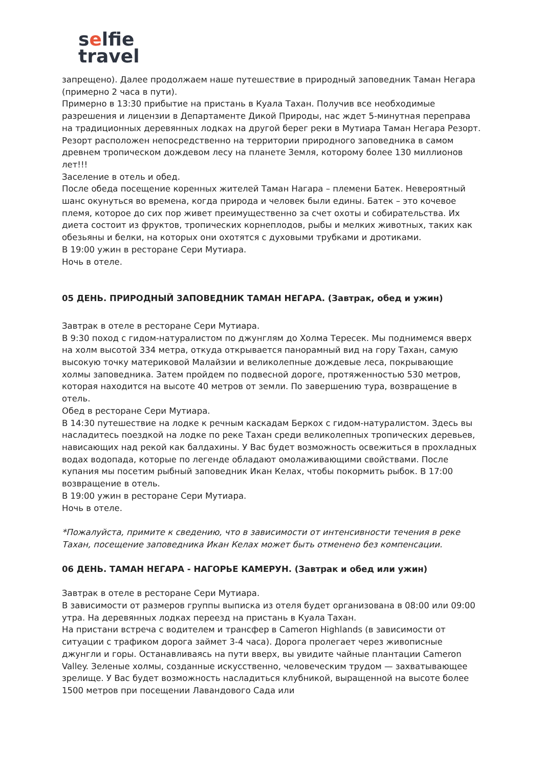selfie
travel
запрещено). Далее продолжаем наше путешествие в природный заповедник Таман Негара (примерно 2 часа в пути).
Примерно в 13:30 прибытие на пристань в Куала Тахан. Получив все необходимые разрешения и лицензии в Департаменте Дикой Природы, нас ждет 5-минутная переправа на традиционных деревянных лодках на другой берег реки в Мутиара Таман Негара Резорт. Резорт расположен непосредственно на территории природного заповедника в самом древнем тропическом дождевом лесу на планете Земля, которому более 130 миллионов лет!!!
Заселение в отель и обед.
После обеда посещение коренных жителей Таман Нагара – племени Батек. Невероятный шанс окунуться во времена, когда природа и человек были едины. Батек – это кочевое племя, которое до сих пор живет преимущественно за счет охоты и собирательства. Их диета состоит из фруктов, тропических корнеплодов, рыбы и мелких животных, таких как обезьяны и белки, на которых они охотятся с духовыми трубками и дротиками.
В 19:00 ужин в ресторане Сери Мутиара.
Ночь в отеле.
05 ДЕНЬ. ПРИРОДНЫЙ ЗАПОВЕДНИК ТАМАН НЕГАРА. (Завтрак, обед и ужин)
Завтрак в отеле в ресторане Сери Мутиара.
В 9:30 поход с гидом-натуралистом по джунглям до Холма Тересек. Мы поднимемся вверх на холм высотой 334 метра, откуда открывается панорамный вид на гору Тахан, самую высокую точку материковой Малайзии и великолепные дождевые леса, покрывающие холмы заповедника. Затем пройдем по подвесной дороге, протяженностью 530 метров, которая находится на высоте 40 метров от земли. По завершению тура, возвращение в отель.
Обед в ресторане Сери Мутиара.
В 14:30 путешествие на лодке к речным каскадам Беркох с гидом-натуралистом. Здесь вы насладитесь поездкой на лодке по реке Тахан среди великолепных тропических деревьев, нависающих над рекой как балдахины. У Вас будет возможность освежиться в прохладных водах водопада, которые по легенде обладают омолаживающими свойствами. После купания мы посетим рыбный заповедник Икан Келах, чтобы покормить рыбок. В 17:00 возвращение в отель.
В 19:00 ужин в ресторане Сери Мутиара.
Ночь в отеле.
*Пожалуйста, примите к сведению, что в зависимости от интенсивности течения в реке Тахан, посещение заповедника Икан Келах может быть отменено без компенсации.
06 ДЕНЬ. ТАМАН НЕГАРА - НАГОРЬЕ КАМЕРУН. (Завтрак и обед или ужин)
Завтрак в отеле в ресторане Сери Мутиара.
В зависимости от размеров группы выписка из отеля будет организована в 08:00 или 09:00 утра. На деревянных лодках переезд на пристань в Куала Тахан.
На пристани встреча с водителем и трансфер в Cameron Highlands (в зависимости от ситуации с трафиком дорога займет 3-4 часа). Дорога пролегает через живописные джунгли и горы. Останавливаясь на пути вверх, вы увидите чайные плантации Cameron Valley. Зеленые холмы, созданные искусственно, человеческим трудом — захватывающее зрелище. У Вас будет возможность насладиться клубникой, выращенной на высоте более 1500 метров при посещении Лавандового Сада или